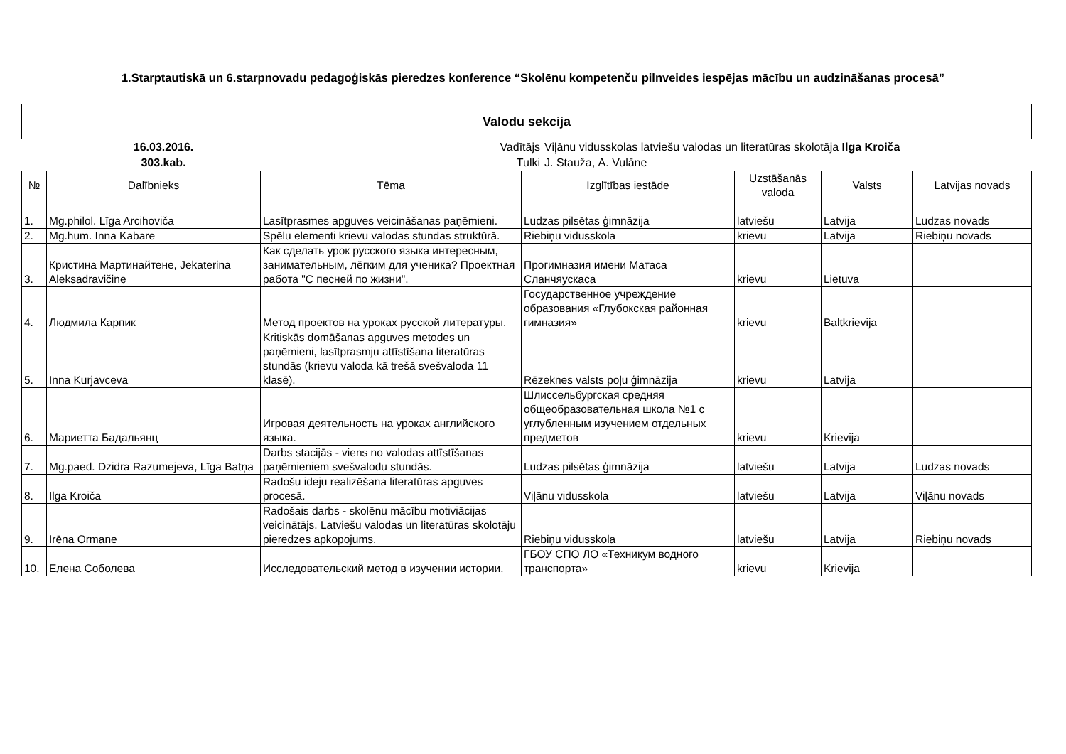1.Starptautiskā un 6.starpnovadu pedagoģiskās pieredzes konference “Skolēnu kompetenču pilnveides iespējas mācību un audzināšanas procesā”
Valodu sekcija
16.03.2016.
303.kab.
Vadītājs
Tulki
Viļānu vidusskolas latviešu valodas un literatūras skolotāja Ilga Kroiča
J. Staužа, A. Vulāne
| № | Dalībnieks | Tēma | Izglītības iestāde | Uzstāšanās valoda | Valsts | Latvijas novads |
| --- | --- | --- | --- | --- | --- | --- |
| 1. | Mg.philol. Līga Arcihoviča | Lasītprasmes apguves veicināšanas paņēmieni. | Ludzas pilsētas ģimnāzija | latviešu | Latvija | Ludzas novads |
| 2. | Mg.hum. Inna Kabare | Spēlu elementi krievu valodas stundas struktūrā. | Riebiņu vidusskola | krievu | Latvija | Riebiņu novads |
| 3. | Кристина Мартинайтене, Jekaterina Aleksadravičine | Как сделать урок русского языка интересным, занимательным, лёгким для ученика? Проектная работа "С песней по жизни". | Прогимназия имени Матаса Сланчяускаса | krievu | Lietuva | |
| 4. | Людмила Карпик | Метод проектов на уроках русской литературы. | Государственное учреждение образования «Глубокская районная гимназия» | krievu | Baltkrievija | |
| 5. | Inna Kurjavceva | Kritiskās domāšanas apguves metodes un paņēmieni, lasītprasmju attīstīšana literatūras stundās (krievu valoda kā trešā svešvaloda 11 klasē). | Rēzeknes valsts poļu ģimnāzija | krievu | Latvija | |
| 6. | Мариетта Бадальянц | Игровая деятельность на уроках английского языка. | Шлиссельбургская средняя общеобразовательная школа №1 с углубленным изучением отдельных предметов | krievu | Krievija | |
| 7. | Mg.paed. Dzidra Razumejeva, Līga Batņa | Darbs stacijās - viens no valodas attīstīšanas paņēmieniem svešvalodu stundās. | Ludzas pilsētas ģimnāzija | latviešu | Latvija | Ludzas novads |
| 8. | Ilga Kroiča | Radošu ideju realizēšana literatūras apguves procesā. | Viļānu vidusskola | latviešu | Latvija | Viļānu novads |
| 9. | Irēna Ormane | Radošais darbs - skolēnu mācību motiviācijas veicinātājs. Latviešu valodas un literatūras skolotāju pieredzes apkopojums. | Riebiņu vidusskola | latviešu | Latvija | Riebiņu novads |
| 10. | Елена Соболева | Исследовательский метод в изучении истории. | ГБОУ СПО ЛО «Техникум водного транспорта» | krievu | Krievija | |